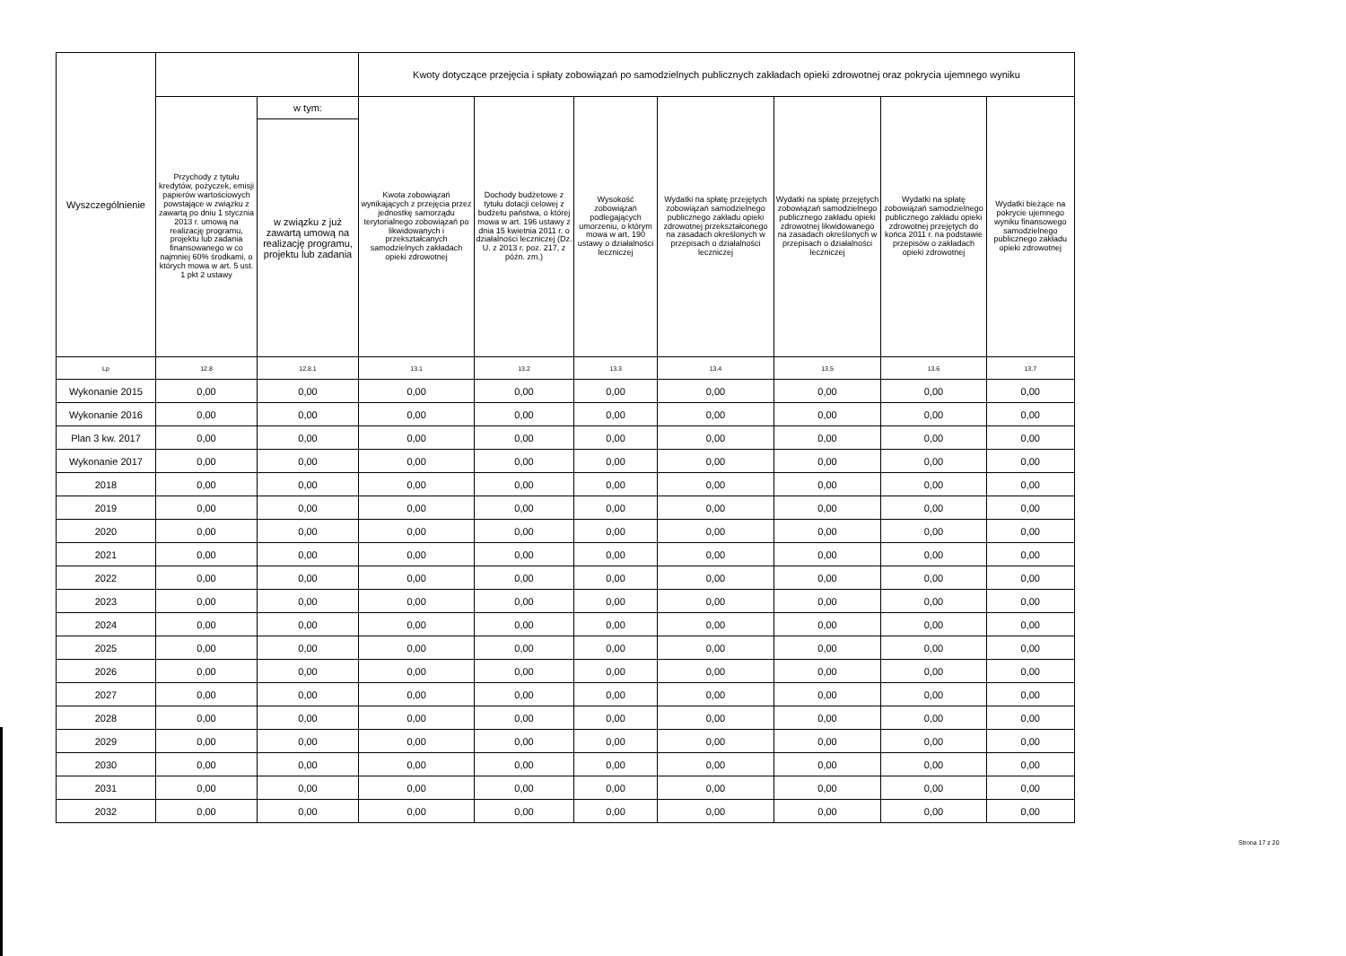| Wyszczególnienie | | | Kwoty dotyczące przejęcia i spłaty zobowiązań po samodzielnych publicznych zakładach opieki zdrowotnej oraz pokrycia ujemnego wyniku | | | | | | |
| --- | --- | --- | --- | --- | --- | --- | --- | --- | --- |
| | Przychody z tytułu kredytów, pożyczek, emisji papierów wartościowych powstające w związku z zawartą po dniu 1 stycznia 2013 r. umową na realizację programu, projektu lub zadania finansowanego w co najmniej 60% środkami, o których mowa w art. 5 ust. 1 pkt 2 ustawy | w tym: | Kwota zobowiązań wynikających z przejęcia przez jednostkę samorządu terytorialnego zobowiązań po likwidowanych i przekształcanych samodzielnych zakładach opieki zdrowotnej | Dochody budżetowe z tytułu dotacji celowej z budżetu państwa, o której mowa w art. 196 ustawy z dnia 15 kwietnia 2011 r. o działalności leczniczej (Dz. U. z 2013 r. poz. 217, z późn. zm.) | Wysokość zobowiązań podlegających umorzeniu, o którym mowa w art. 190 ustawy o działalności leczniczej | Wydatki na spłatę przejętych zobowiązań samodzielnego publicznego zakładu opieki zdrowotnej przekształconego na zasadach określonych w przepisach o działalności leczniczej | Wydatki na spłatę przejętych zobowiązań samodzielnego publicznego zakładu opieki zdrowotnej likwidowanego na zasadach określonych w przepisach o działalności leczniczej | Wydatki na spłatę zobowiązań samodzielnego publicznego zakładu opieki zdrowotnej przejętych do końca 2011 r. na podstawie przepisów o zakładach opieki zdrowotnej | Wydatki bieżące na pokrycie ujemnego wyniku finansowego samodzielnego publicznego zakładu opieki zdrowotnej |
| | | w związku z już zawartą umową na realizację programu, projektu lub zadania | | | | | | | |
| Lp | 12.8 | 12.8.1 | 13.1 | 13.2 | 13.3 | 13.4 | 13.5 | 13.6 | 13.7 |
| Wykonanie 2015 | 0,00 | 0,00 | 0,00 | 0,00 | 0,00 | 0,00 | 0,00 | 0,00 | 0,00 |
| Wykonanie 2016 | 0,00 | 0,00 | 0,00 | 0,00 | 0,00 | 0,00 | 0,00 | 0,00 | 0,00 |
| Plan 3 kw. 2017 | 0,00 | 0,00 | 0,00 | 0,00 | 0,00 | 0,00 | 0,00 | 0,00 | 0,00 |
| Wykonanie 2017 | 0,00 | 0,00 | 0,00 | 0,00 | 0,00 | 0,00 | 0,00 | 0,00 | 0,00 |
| 2018 | 0,00 | 0,00 | 0,00 | 0,00 | 0,00 | 0,00 | 0,00 | 0,00 | 0,00 |
| 2019 | 0,00 | 0,00 | 0,00 | 0,00 | 0,00 | 0,00 | 0,00 | 0,00 | 0,00 |
| 2020 | 0,00 | 0,00 | 0,00 | 0,00 | 0,00 | 0,00 | 0,00 | 0,00 | 0,00 |
| 2021 | 0,00 | 0,00 | 0,00 | 0,00 | 0,00 | 0,00 | 0,00 | 0,00 | 0,00 |
| 2022 | 0,00 | 0,00 | 0,00 | 0,00 | 0,00 | 0,00 | 0,00 | 0,00 | 0,00 |
| 2023 | 0,00 | 0,00 | 0,00 | 0,00 | 0,00 | 0,00 | 0,00 | 0,00 | 0,00 |
| 2024 | 0,00 | 0,00 | 0,00 | 0,00 | 0,00 | 0,00 | 0,00 | 0,00 | 0,00 |
| 2025 | 0,00 | 0,00 | 0,00 | 0,00 | 0,00 | 0,00 | 0,00 | 0,00 | 0,00 |
| 2026 | 0,00 | 0,00 | 0,00 | 0,00 | 0,00 | 0,00 | 0,00 | 0,00 | 0,00 |
| 2027 | 0,00 | 0,00 | 0,00 | 0,00 | 0,00 | 0,00 | 0,00 | 0,00 | 0,00 |
| 2028 | 0,00 | 0,00 | 0,00 | 0,00 | 0,00 | 0,00 | 0,00 | 0,00 | 0,00 |
| 2029 | 0,00 | 0,00 | 0,00 | 0,00 | 0,00 | 0,00 | 0,00 | 0,00 | 0,00 |
| 2030 | 0,00 | 0,00 | 0,00 | 0,00 | 0,00 | 0,00 | 0,00 | 0,00 | 0,00 |
| 2031 | 0,00 | 0,00 | 0,00 | 0,00 | 0,00 | 0,00 | 0,00 | 0,00 | 0,00 |
| 2032 | 0,00 | 0,00 | 0,00 | 0,00 | 0,00 | 0,00 | 0,00 | 0,00 | 0,00 |
Strona 17 z 20